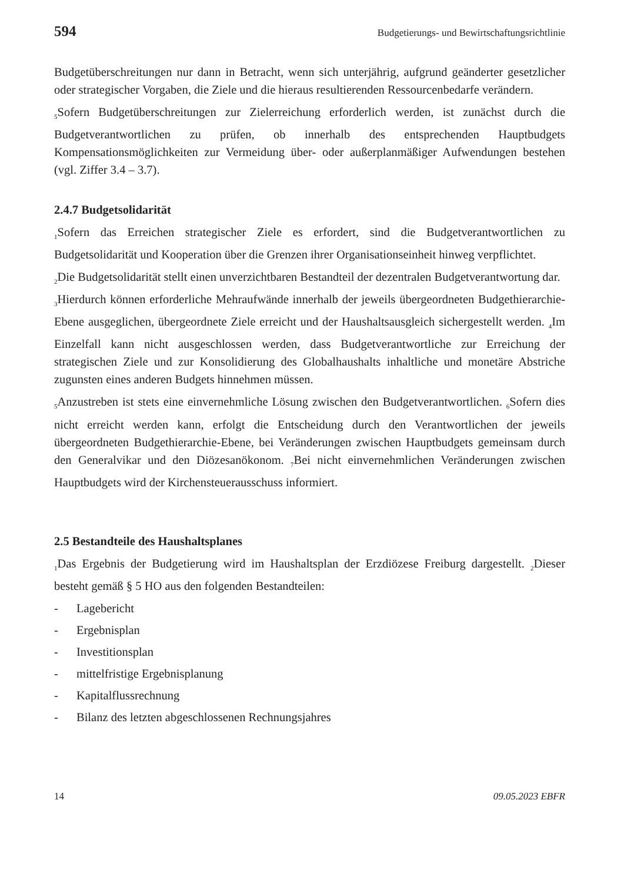594 Budgetierungs- und Bewirtschaftungsrichtlinie
Budgetüberschreitungen nur dann in Betracht, wenn sich unterjährig, aufgrund geänderter gesetzlicher oder strategischer Vorgaben, die Ziele und die hieraus resultierenden Ressourcenbedarfe verändern.
<sub>5</sub>Sofern Budgetüberschreitungen zur Zielerreichung erforderlich werden, ist zunächst durch die Budgetverantwortlichen zu prüfen, ob innerhalb des entsprechenden Hauptbudgets Kompensationsmöglichkeiten zur Vermeidung über- oder außerplanmäßiger Aufwendungen bestehen (vgl. Ziffer 3.4 – 3.7).
2.4.7 Budgetsolidarität
<sub>1</sub>Sofern das Erreichen strategischer Ziele es erfordert, sind die Budgetverantwortlichen zu Budgetsolidarität und Kooperation über die Grenzen ihrer Organisationseinheit hinweg verpflichtet.
<sub>2</sub>Die Budgetsolidarität stellt einen unverzichtbaren Bestandteil der dezentralen Budgetverantwortung dar.
<sub>3</sub>Hierdurch können erforderliche Mehraufwände innerhalb der jeweils übergeordneten Budgethierarchie-Ebene ausgeglichen, übergeordnete Ziele erreicht und der Haushaltsausgleich sichergestellt werden. <sub>4</sub>Im Einzelfall kann nicht ausgeschlossen werden, dass Budgetverantwortliche zur Erreichung der strategischen Ziele und zur Konsolidierung des Globalhaushalts inhaltliche und monetäre Abstriche zugunsten eines anderen Budgets hinnehmen müssen.
<sub>5</sub>Anzustreben ist stets eine einvernehmliche Lösung zwischen den Budgetverantwortlichen. <sub>6</sub>Sofern dies nicht erreicht werden kann, erfolgt die Entscheidung durch den Verantwortlichen der jeweils übergeordneten Budgethierarchie-Ebene, bei Veränderungen zwischen Hauptbudgets gemeinsam durch den Generalvikar und den Diözesanökonom. <sub>7</sub>Bei nicht einvernehmlichen Veränderungen zwischen Hauptbudgets wird der Kirchensteuerausschuss informiert.
2.5 Bestandteile des Haushaltsplanes
<sub>1</sub>Das Ergebnis der Budgetierung wird im Haushaltsplan der Erzdiözese Freiburg dargestellt. <sub>2</sub>Dieser besteht gemäß § 5 HO aus den folgenden Bestandteilen:
- Lagebericht
- Ergebnisplan
- Investitionsplan
- mittelfristige Ergebnisplanung
- Kapitalflussrechnung
- Bilanz des letzten abgeschlossenen Rechnungsjahres
14 09.05.2023 EBFR